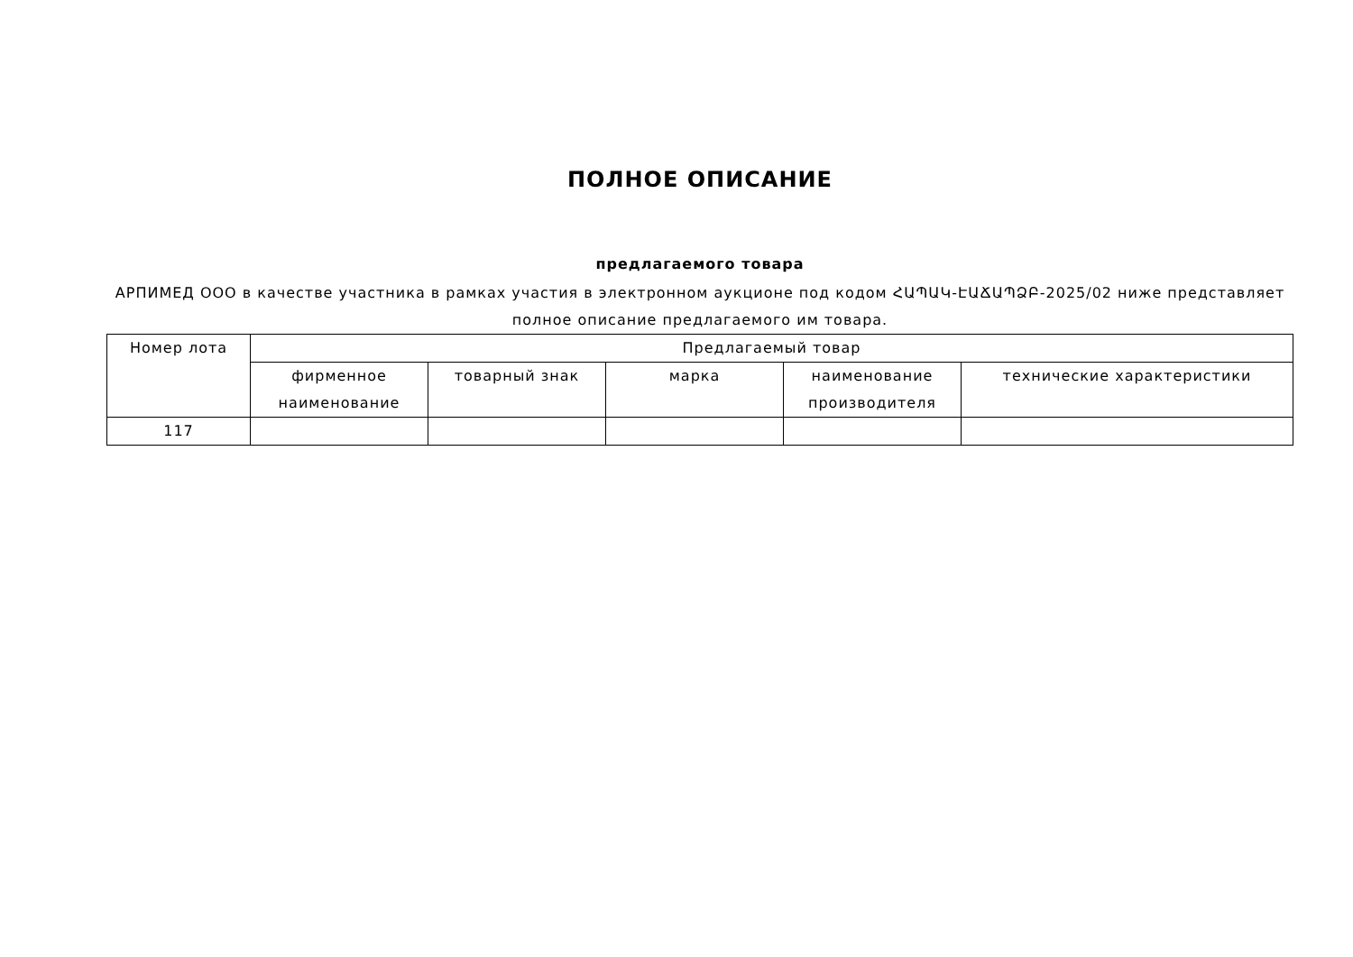ПОЛНОЕ ОПИСАНИЕ
предлагаемого товара
АРПИМЕД ООО в качестве участника в рамках участия в электронном аукционе под кодом ՀԱՊԱԿ-ԷԱՃԱՊՁԲ-2025/02 ниже представляет полное описание предлагаемого им товара.
| Номер лота | Предлагаемый товар | | | | |
| --- | --- | --- | --- | --- | --- |
| | фирменное наименование | товарный знак | марка | наименование производителя | технические характеристики |
| 117 | | | | | |